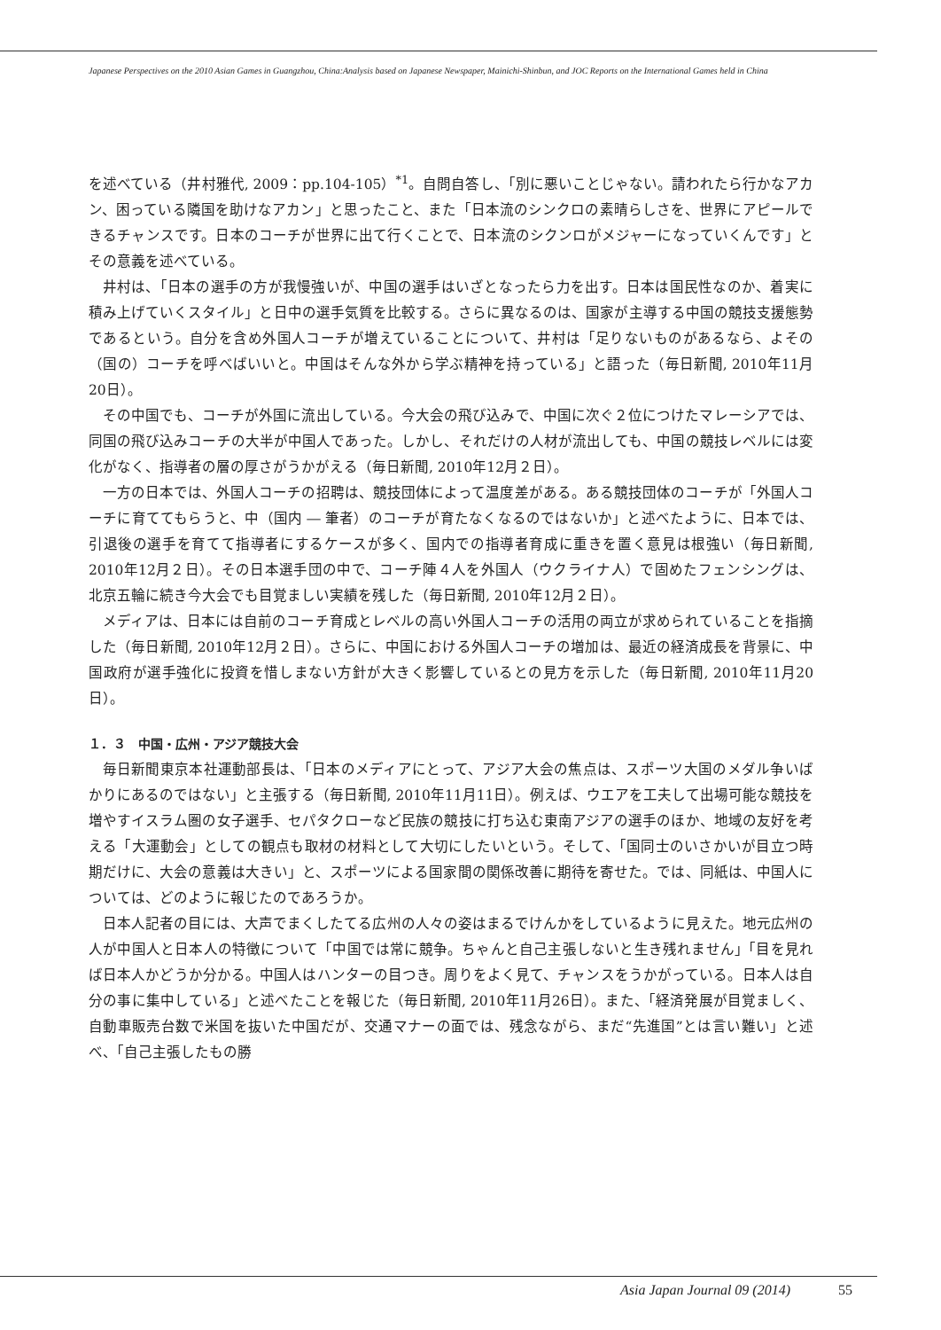Japanese Perspectives on the 2010 Asian Games in Guangzhou, China:Analysis based on Japanese Newspaper, Mainichi-Shinbun, and JOC Reports on the International Games held in China
を述べている（井村雅代, 2009：pp.104-105）<sup>*1</sup>。自問自答し、「別に悪いことじゃない。請われたら行かなアカン、困っている隣国を助けなアカン」と思ったこと、また「日本流のシンクロの素晴らしさを、世界にアピールできるチャンスです。日本のコーチが世界に出て行くことで、日本流のシクンロがメジャーになっていくんです」とその意義を述べている。
井村は、「日本の選手の方が我慢強いが、中国の選手はいざとなったら力を出す。日本は国民性なのか、着実に積み上げていくスタイル」と日中の選手気質を比較する。さらに異なるのは、国家が主導する中国の競技支援態勢であるという。自分を含め外国人コーチが増えていることについて、井村は「足りないものがあるなら、よその（国の）コーチを呼べばいいと。中国はそんな外から学ぶ精神を持っている」と語った（毎日新聞, 2010年11月20日）。
その中国でも、コーチが外国に流出している。今大会の飛び込みで、中国に次ぐ２位につけたマレーシアでは、同国の飛び込みコーチの大半が中国人であった。しかし、それだけの人材が流出しても、中国の競技レベルには変化がなく、指導者の層の厚さがうかがえる（毎日新聞, 2010年12月２日）。
一方の日本では、外国人コーチの招聘は、競技団体によって温度差がある。ある競技団体のコーチが「外国人コーチに育ててもらうと、中（国内 ― 筆者）のコーチが育たなくなるのではないか」と述べたように、日本では、引退後の選手を育てて指導者にするケースが多く、国内での指導者育成に重きを置く意見は根強い（毎日新聞, 2010年12月２日）。その日本選手団の中で、コーチ陣４人を外国人（ウクライナ人）で固めたフェンシングは、北京五輪に続き今大会でも目覚ましい実績を残した（毎日新聞, 2010年12月２日）。
メディアは、日本には自前のコーチ育成とレベルの高い外国人コーチの活用の両立が求められていることを指摘した（毎日新聞, 2010年12月２日）。さらに、中国における外国人コーチの増加は、最近の経済成長を背景に、中国政府が選手強化に投資を惜しまない方針が大きく影響しているとの見方を示した（毎日新聞, 2010年11月20日）。
１．３　中国・広州・アジア競技大会
毎日新聞東京本社運動部長は、「日本のメディアにとって、アジア大会の焦点は、スポーツ大国のメダル争いばかりにあるのではない」と主張する（毎日新聞, 2010年11月11日）。例えば、ウエアを工夫して出場可能な競技を増やすイスラム圏の女子選手、セパタクローなど民族の競技に打ち込む東南アジアの選手のほか、地域の友好を考える「大運動会」としての観点も取材の材料として大切にしたいという。そして、「国同士のいさかいが目立つ時期だけに、大会の意義は大きい」と、スポーツによる国家間の関係改善に期待を寄せた。では、同紙は、中国人については、どのように報じたのであろうか。
日本人記者の目には、大声でまくしたてる広州の人々の姿はまるでけんかをしているように見えた。地元広州の人が中国人と日本人の特徴について「中国では常に競争。ちゃんと自己主張しないと生き残れません」「目を見れば日本人かどうか分かる。中国人はハンターの目つき。周りをよく見て、チャンスをうかがっている。日本人は自分の事に集中している」と述べたことを報じた（毎日新聞, 2010年11月26日）。また、「経済発展が目覚ましく、自動車販売台数で米国を抜いた中国だが、交通マナーの面では、残念ながら、まだ“先進国”とは言い難い」と述べ、「自己主張したもの勝
Asia Japan Journal 09 (2014) 55